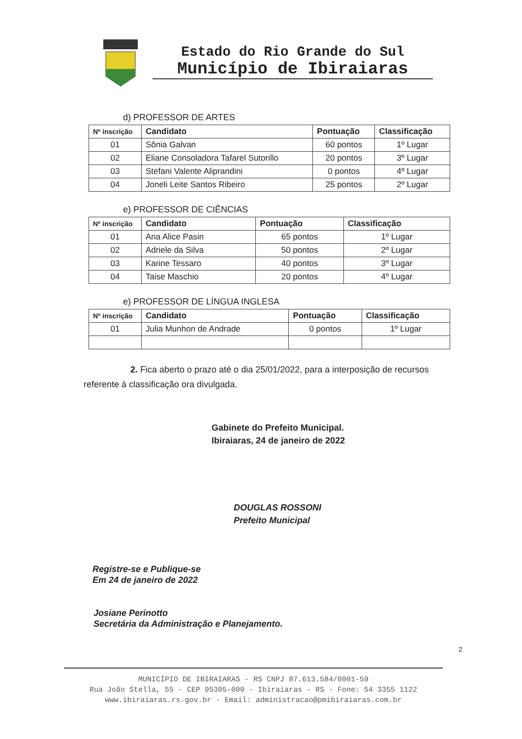Estado do Rio Grande do Sul
Município de Ibiraiaras
d) PROFESSOR DE ARTES
| Nº inscrição | Candidato | Pontuação | Classificação |
| --- | --- | --- | --- |
| 01 | Sônia Galvan | 60 pontos | 1º Lugar |
| 02 | Eliane Consoladora Tafarel Sutorillo | 20 pontos | 3º Lugar |
| 03 | Stefani Valente Aliprandini | 0 pontos | 4º Lugar |
| 04 | Joneli Leite Santos Ribeiro | 25 pontos | 2º Lugar |
e) PROFESSOR DE CIÊNCIAS
| Nº inscrição | Candidato | Pontuação | Classificação |
| --- | --- | --- | --- |
| 01 | Ana Alice Pasin | 65 pontos | 1º Lugar |
| 02 | Adriele da Silva | 50 pontos | 2º Lugar |
| 03 | Karine Tessaro | 40 pontos | 3º Lugar |
| 04 | Taise Maschio | 20 pontos | 4º Lugar |
e) PROFESSOR DE LÍNGUA INGLESA
| Nº inscrição | Candidato | Pontuação | Classificação |
| --- | --- | --- | --- |
| 01 | Julia Munhon de Andrade | 0 pontos | 1º Lugar |
2. Fica aberto o prazo até o dia 25/01/2022, para a interposição de recursos referente à classificação ora divulgada.
Gabinete do Prefeito Municipal.
Ibiraiaras, 24 de janeiro de 2022
DOUGLAS ROSSONI
Prefeito Municipal
Registre-se e Publique-se
Em 24 de janeiro de 2022
Josiane Perinotto
Secretária da Administração e Planejamento.
2
MUNICÍPIO DE IBIRAIARAS - RS CNPJ 87.613.584/0001-59
Rua João Stella, 55 - CEP 95305-000 - Ibiraiaras - RS - Fone: 54 3355 1122
www.ibiraiaras.rs.gov.br - Email: administracao@pmibiraiaras.com.br